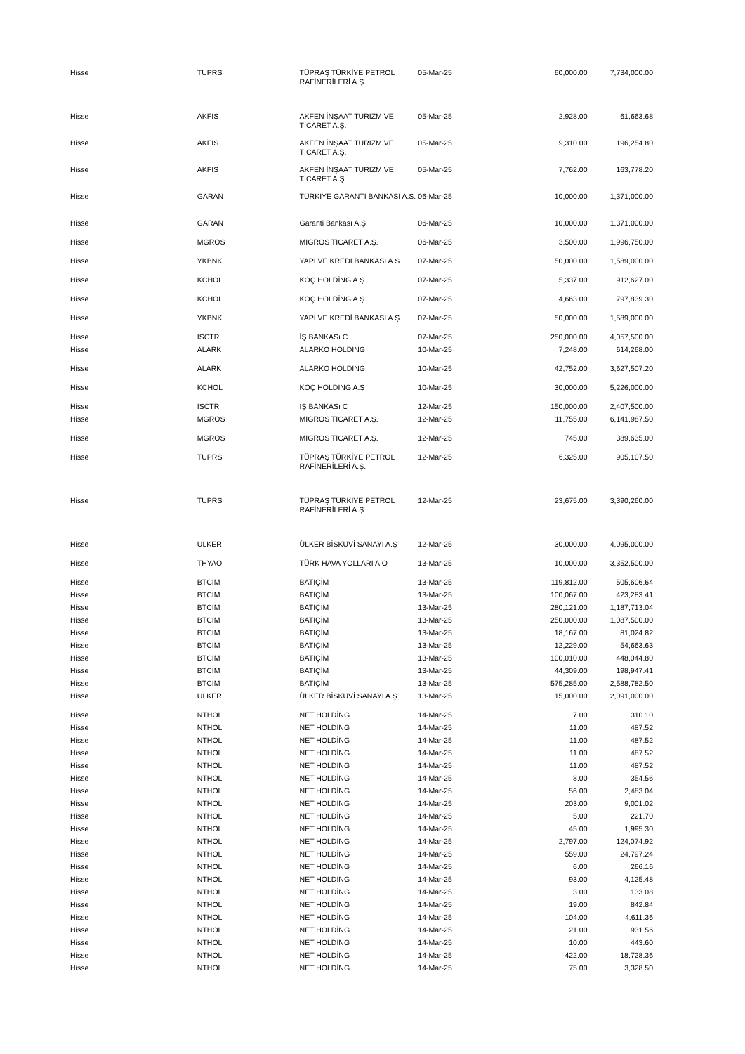| Hisse | TUPRS | TÜPRAŞ TÜRKİYE PETROL RAFİNERİLERİ A.Ş. | 05-Mar-25 | 60,000.00 | 7,734,000.00 |
| Hisse | AKFIS | AKFEN İNŞAAT TURIZM VE TICARET A.Ş. | 05-Mar-25 | 2,928.00 | 61,663.68 |
| Hisse | AKFIS | AKFEN İNŞAAT TURIZM VE TICARET A.Ş. | 05-Mar-25 | 9,310.00 | 196,254.80 |
| Hisse | AKFIS | AKFEN İNŞAAT TURIZM VE TICARET A.Ş. | 05-Mar-25 | 7,762.00 | 163,778.20 |
| Hisse | GARAN | TÜRKIYE GARANTI BANKASI A.S. | 06-Mar-25 | 10,000.00 | 1,371,000.00 |
| Hisse | GARAN | Garanti Bankası A.Ş. | 06-Mar-25 | 10,000.00 | 1,371,000.00 |
| Hisse | MGROS | MIGROS TICARET A.Ş. | 06-Mar-25 | 3,500.00 | 1,996,750.00 |
| Hisse | YKBNK | YAPI VE KREDI BANKASI A.S. | 07-Mar-25 | 50,000.00 | 1,589,000.00 |
| Hisse | KCHOL | KOÇ HOLDİNG A.Ş | 07-Mar-25 | 5,337.00 | 912,627.00 |
| Hisse | KCHOL | KOÇ HOLDİNG A.Ş | 07-Mar-25 | 4,663.00 | 797,839.30 |
| Hisse | YKBNK | YAPI VE KREDİ BANKASI A.Ş. | 07-Mar-25 | 50,000.00 | 1,589,000.00 |
| Hisse | ISCTR | İŞ BANKASı C | 07-Mar-25 | 250,000.00 | 4,057,500.00 |
| Hisse | ALARK | ALARKO HOLDİNG | 10-Mar-25 | 7,248.00 | 614,268.00 |
| Hisse | ALARK | ALARKO HOLDİNG | 10-Mar-25 | 42,752.00 | 3,627,507.20 |
| Hisse | KCHOL | KOÇ HOLDİNG A.Ş | 10-Mar-25 | 30,000.00 | 5,226,000.00 |
| Hisse | ISCTR | İŞ BANKASı C | 12-Mar-25 | 150,000.00 | 2,407,500.00 |
| Hisse | MGROS | MIGROS TICARET A.Ş. | 12-Mar-25 | 11,755.00 | 6,141,987.50 |
| Hisse | MGROS | MIGROS TICARET A.Ş. | 12-Mar-25 | 745.00 | 389,635.00 |
| Hisse | TUPRS | TÜPRAŞ TÜRKİYE PETROL RAFİNERİLERİ A.Ş. | 12-Mar-25 | 6,325.00 | 905,107.50 |
| Hisse | TUPRS | TÜPRAŞ TÜRKİYE PETROL RAFİNERİLERİ A.Ş. | 12-Mar-25 | 23,675.00 | 3,390,260.00 |
| Hisse | ULKER | ÜLKER BİSKUVİ SANAYI A.Ş | 12-Mar-25 | 30,000.00 | 4,095,000.00 |
| Hisse | THYAO | TÜRK HAVA YOLLARI A.O | 13-Mar-25 | 10,000.00 | 3,352,500.00 |
| Hisse | BTCIM | BATIÇİM | 13-Mar-25 | 119,812.00 | 505,606.64 |
| Hisse | BTCIM | BATIÇİM | 13-Mar-25 | 100,067.00 | 423,283.41 |
| Hisse | BTCIM | BATIÇİM | 13-Mar-25 | 280,121.00 | 1,187,713.04 |
| Hisse | BTCIM | BATIÇİM | 13-Mar-25 | 250,000.00 | 1,087,500.00 |
| Hisse | BTCIM | BATIÇİM | 13-Mar-25 | 18,167.00 | 81,024.82 |
| Hisse | BTCIM | BATIÇİM | 13-Mar-25 | 12,229.00 | 54,663.63 |
| Hisse | BTCIM | BATIÇİM | 13-Mar-25 | 100,010.00 | 448,044.80 |
| Hisse | BTCIM | BATIÇİM | 13-Mar-25 | 44,309.00 | 198,947.41 |
| Hisse | BTCIM | BATIÇİM | 13-Mar-25 | 575,285.00 | 2,588,782.50 |
| Hisse | ULKER | ÜLKER BİSKUVİ SANAYI A.Ş | 13-Mar-25 | 15,000.00 | 2,091,000.00 |
| Hisse | NTHOL | NET HOLDİNG | 14-Mar-25 | 7.00 | 310.10 |
| Hisse | NTHOL | NET HOLDİNG | 14-Mar-25 | 11.00 | 487.52 |
| Hisse | NTHOL | NET HOLDİNG | 14-Mar-25 | 11.00 | 487.52 |
| Hisse | NTHOL | NET HOLDİNG | 14-Mar-25 | 11.00 | 487.52 |
| Hisse | NTHOL | NET HOLDİNG | 14-Mar-25 | 11.00 | 487.52 |
| Hisse | NTHOL | NET HOLDİNG | 14-Mar-25 | 8.00 | 354.56 |
| Hisse | NTHOL | NET HOLDİNG | 14-Mar-25 | 56.00 | 2,483.04 |
| Hisse | NTHOL | NET HOLDİNG | 14-Mar-25 | 203.00 | 9,001.02 |
| Hisse | NTHOL | NET HOLDİNG | 14-Mar-25 | 5.00 | 221.70 |
| Hisse | NTHOL | NET HOLDİNG | 14-Mar-25 | 45.00 | 1,995.30 |
| Hisse | NTHOL | NET HOLDİNG | 14-Mar-25 | 2,797.00 | 124,074.92 |
| Hisse | NTHOL | NET HOLDİNG | 14-Mar-25 | 559.00 | 24,797.24 |
| Hisse | NTHOL | NET HOLDİNG | 14-Mar-25 | 6.00 | 266.16 |
| Hisse | NTHOL | NET HOLDİNG | 14-Mar-25 | 93.00 | 4,125.48 |
| Hisse | NTHOL | NET HOLDİNG | 14-Mar-25 | 3.00 | 133.08 |
| Hisse | NTHOL | NET HOLDİNG | 14-Mar-25 | 19.00 | 842.84 |
| Hisse | NTHOL | NET HOLDİNG | 14-Mar-25 | 104.00 | 4,611.36 |
| Hisse | NTHOL | NET HOLDİNG | 14-Mar-25 | 21.00 | 931.56 |
| Hisse | NTHOL | NET HOLDİNG | 14-Mar-25 | 10.00 | 443.60 |
| Hisse | NTHOL | NET HOLDİNG | 14-Mar-25 | 422.00 | 18,728.36 |
| Hisse | NTHOL | NET HOLDİNG | 14-Mar-25 | 75.00 | 3,328.50 |